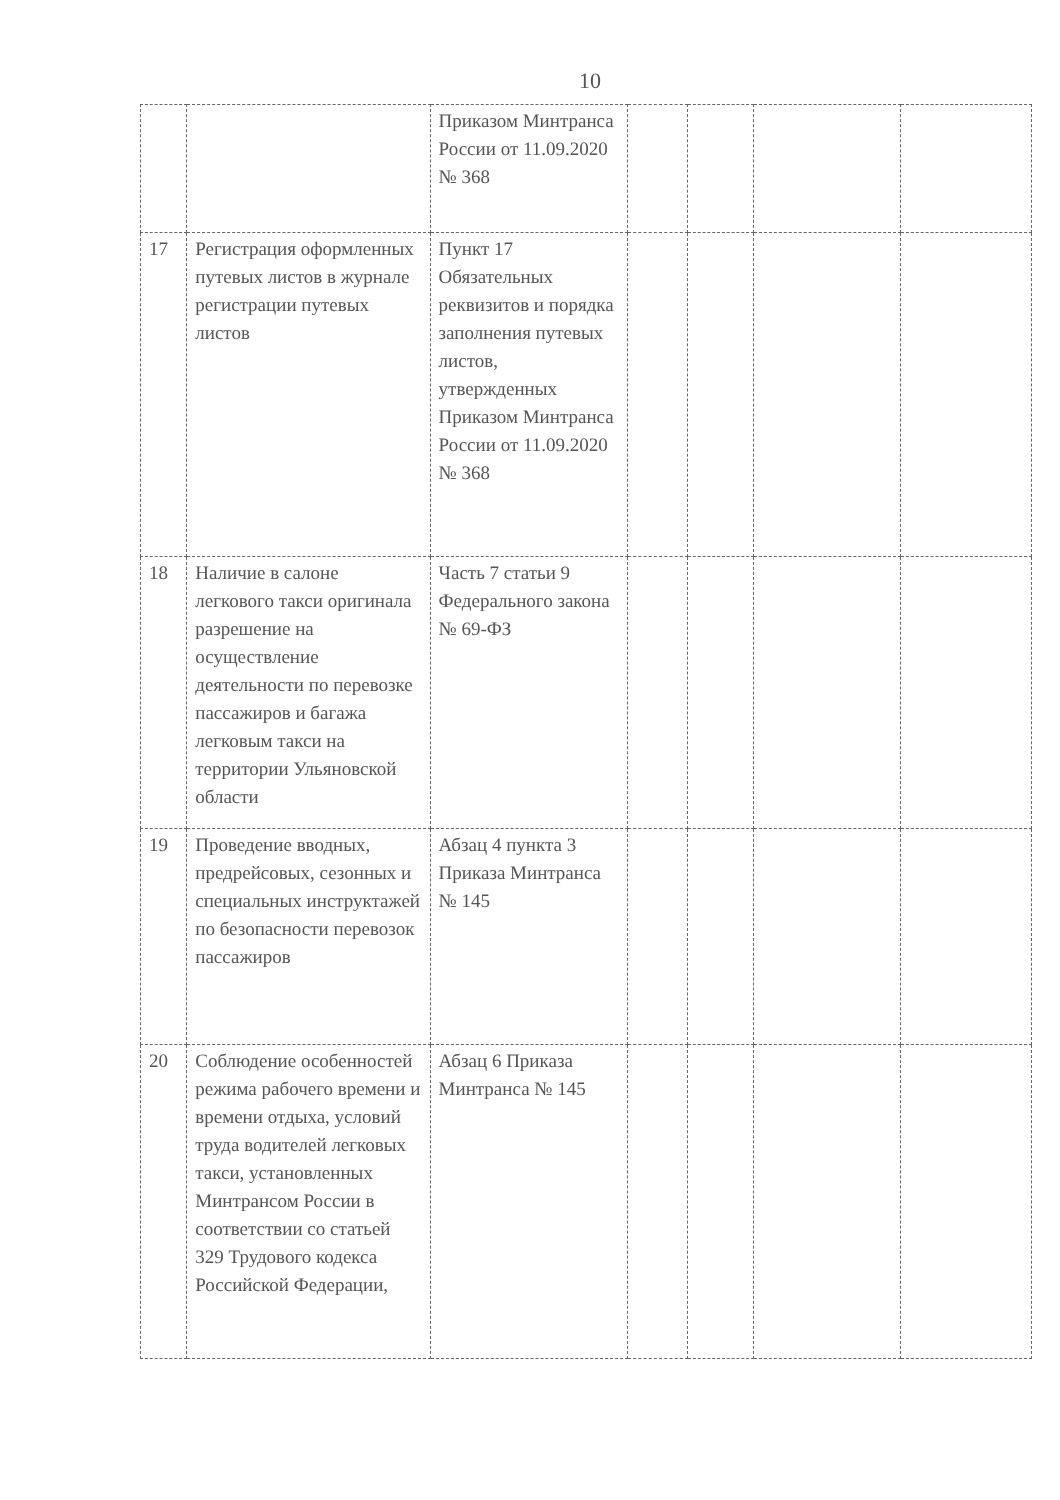10
| | | Приказом Минтранса России от 11.09.2020 № 368 | | | | |
| 17 | Регистрация оформленных путевых листов в журнале регистрации путевых листов | Пункт 17 Обязательных реквизитов и порядка заполнения путевых листов, утвержденных Приказом Минтранса России от 11.09.2020 № 368 | | | | |
| 18 | Наличие в салоне легкового такси оригинала разрешение на осуществление деятельности по перевозке пассажиров и багажа легковым такси на территории Ульяновской области | Часть 7 статьи 9 Федерального закона № 69-ФЗ | | | | |
| 19 | Проведение вводных, предрейсовых, сезонных и специальных инструктажей по безопасности перевозок пассажиров | Абзац 4 пункта 3 Приказа Минтранса № 145 | | | | |
| 20 | Соблюдение особенностей режима рабочего времени и времени отдыха, условий труда водителей легковых такси, установленных Минтрансом России в соответствии со статьей 329 Трудового кодекса Российской Федерации, | Абзац 6 Приказа Минтранса № 145 | | | | |